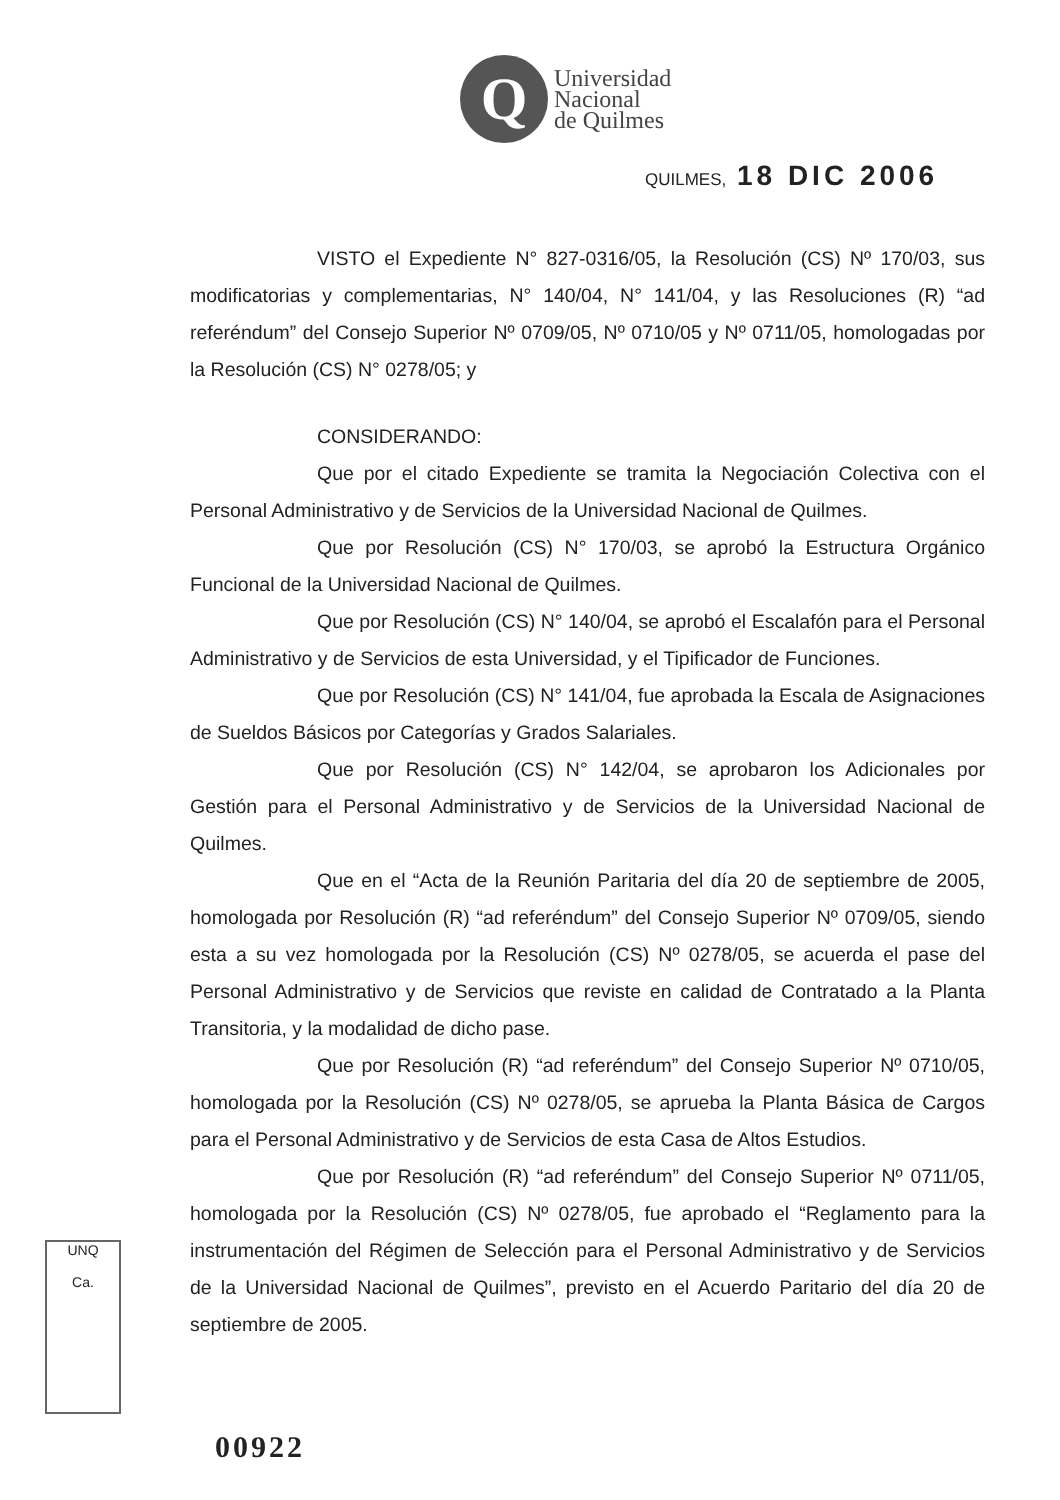Q
Universidad
Nacional
de Quilmes
QUILMES, 18 DIC 2006
VISTO el Expediente N° 827-0316/05, la Resolución (CS) Nº 170/03, sus modificatorias y complementarias, N° 140/04, N° 141/04, y las Resoluciones (R) “ad referéndum” del Consejo Superior Nº 0709/05, Nº 0710/05 y Nº 0711/05, homologadas por la Resolución (CS) N° 0278/05; y
CONSIDERANDO:
Que por el citado Expediente se tramita la Negociación Colectiva con el Personal Administrativo y de Servicios de la Universidad Nacional de Quilmes.
Que por Resolución (CS) N° 170/03, se aprobó la Estructura Orgánico Funcional de la Universidad Nacional de Quilmes.
Que por Resolución (CS) N° 140/04, se aprobó el Escalafón para el Personal Administrativo y de Servicios de esta Universidad, y el Tipificador de Funciones.
Que por Resolución (CS) N° 141/04, fue aprobada la Escala de Asignaciones de Sueldos Básicos por Categorías y Grados Salariales.
Que por Resolución (CS) N° 142/04, se aprobaron los Adicionales por Gestión para el Personal Administrativo y de Servicios de la Universidad Nacional de Quilmes.
Que en el “Acta de la Reunión Paritaria del día 20 de septiembre de 2005, homologada por Resolución (R) “ad referéndum” del Consejo Superior Nº 0709/05, siendo esta a su vez homologada por la Resolución (CS) Nº 0278/05, se acuerda el pase del Personal Administrativo y de Servicios que reviste en calidad de Contratado a la Planta Transitoria, y la modalidad de dicho pase.
Que por Resolución (R) “ad referéndum” del Consejo Superior Nº 0710/05, homologada por la Resolución (CS) Nº 0278/05, se aprueba la Planta Básica de Cargos para el Personal Administrativo y de Servicios de esta Casa de Altos Estudios.
Que por Resolución (R) “ad referéndum” del Consejo Superior Nº 0711/05, homologada por la Resolución (CS) Nº 0278/05, fue aprobado el “Reglamento para la instrumentación del Régimen de Selección para el Personal Administrativo y de Servicios de la Universidad Nacional de Quilmes”, previsto en el Acuerdo Paritario del día 20 de septiembre de 2005.
UNQ
Ca.
00922